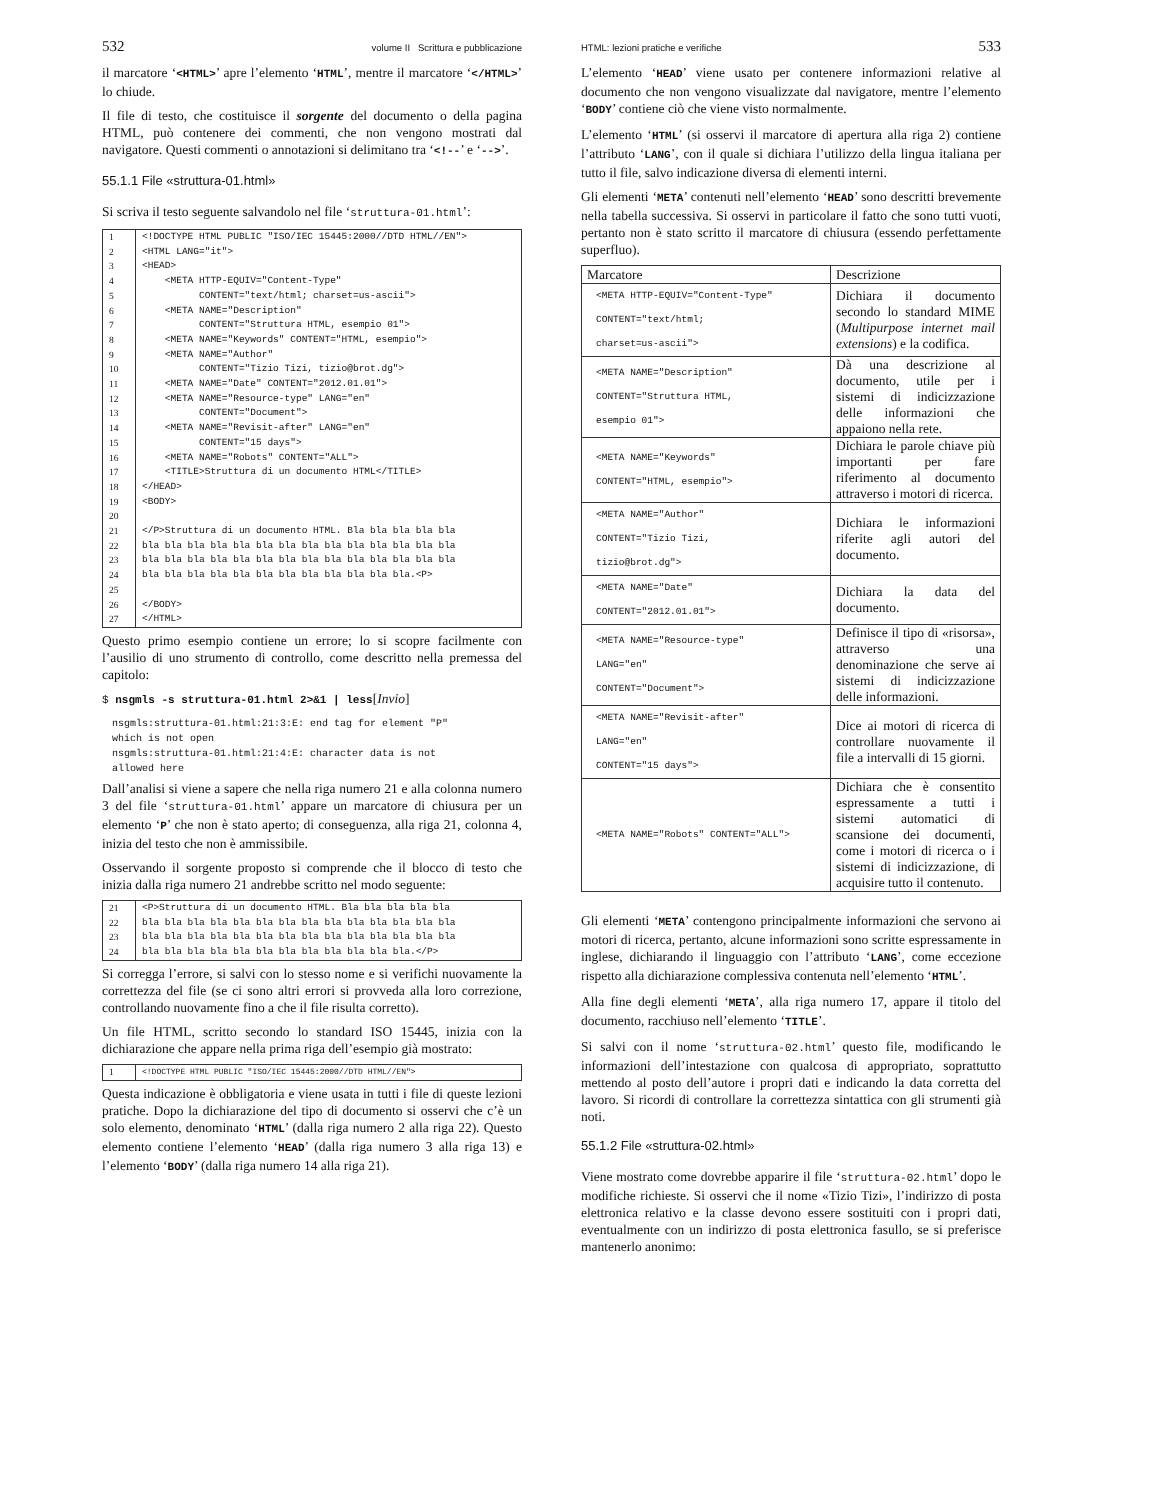532 volume II Scrittura e pubblicazione
il marcatore ‘<HTML>’ apre l’elemento ‘HTML’, mentre il marcatore ‘</HTML>’ lo chiude.
Il file di testo, che costituisce il sorgente del documento o della pagina HTML, può contenere dei commenti, che non vengono mostrati dal navigatore. Questi commenti o annotazioni si delimitano tra ‘<!--’ e ‘-->’.
55.1.1 File «struttura-01.html»
Si scriva il testo seguente salvandolo nel file ‘struttura-01.html’:
| 1 | <!DOCTYPE HTML PUBLIC "ISO/IEC 15445:2000//DTD HTML//EN"> |
| 2 | <HTML LANG="it"> |
| 3 | <HEAD> |
| 4 | <META HTTP-EQUIV="Content-Type" |
| 5 | CONTENT="text/html; charset=us-ascii"> |
| 6 | <META NAME="Description" |
| 7 | CONTENT="Struttura HTML, esempio 01"> |
| 8 | <META NAME="Keywords" CONTENT="HTML, esempio"> |
| 9 | <META NAME="Author" |
| 10 | CONTENT="Tizio Tizi, tizio@brot.dg"> |
| 11 | <META NAME="Date" CONTENT="2012.01.01"> |
| 12 | <META NAME="Resource-type" LANG="en" |
| 13 | CONTENT="Document"> |
| 14 | <META NAME="Revisit-after" LANG="en" |
| 15 | CONTENT="15 days"> |
| 16 | <META NAME="Robots" CONTENT="ALL"> |
| 17 | <TITLE>Struttura di un documento HTML</TITLE> |
| 18 | </HEAD> |
| 19 | <BODY> |
| 20 | |
| 21 | </P>Struttura di un documento HTML. Bla bla bla bla bla |
| 22 | bla bla bla bla bla bla bla bla bla bla bla bla bla bla |
| 23 | bla bla bla bla bla bla bla bla bla bla bla bla bla bla |
| 24 | bla bla bla bla bla bla bla bla bla bla bla bla.<P> |
| 25 | |
| 26 | </BODY> |
| 27 | </HTML> |
Questo primo esempio contiene un errore; lo si scopre facilmente con l’ausilio di uno strumento di controllo, come descritto nella premessa del capitolo:
$ nsgmls -s struttura-01.html 2>&1 | less[Invio]
nsgmls:struttura-01.html:21:3:E: end tag for element "P"
which is not open
nsgmls:struttura-01.html:21:4:E: character data is not
allowed here
Dall’analisi si viene a sapere che nella riga numero 21 e alla colonna numero 3 del file ‘struttura-01.html’ appare un marcatore di chiusura per un elemento ‘P’ che non è stato aperto; di conseguenza, alla riga 21, colonna 4, inizia del testo che non è ammissibile.
Osservando il sorgente proposto si comprende che il blocco di testo che inizia dalla riga numero 21 andrebbe scritto nel modo seguente:
| 21 | <P>Struttura di un documento HTML. Bla bla bla bla bla |
| 22 | bla bla bla bla bla bla bla bla bla bla bla bla bla bla |
| 23 | bla bla bla bla bla bla bla bla bla bla bla bla bla bla |
| 24 | bla bla bla bla bla bla bla bla bla bla bla bla.</P> |
Si corregga l’errore, si salvi con lo stesso nome e si verifichi nuovamente la correttezza del file (se ci sono altri errori si provveda alla loro correzione, controllando nuovamente fino a che il file risulta corretto).
Un file HTML, scritto secondo lo standard ISO 15445, inizia con la dichiarazione che appare nella prima riga dell’esempio già mostrato:
| 1 | <!DOCTYPE HTML PUBLIC "ISO/IEC 15445:2000//DTD HTML//EN"> |
Questa indicazione è obbligatoria e viene usata in tutti i file di queste lezioni pratiche. Dopo la dichiarazione del tipo di documento si osservi che c’è un solo elemento, denominato ‘HTML’ (dalla riga numero 2 alla riga 22). Questo elemento contiene l’elemento ‘HEAD’ (dalla riga numero 3 alla riga 13) e l’elemento ‘BODY’ (dalla riga numero 14 alla riga 21).
HTML: lezioni pratiche e verifiche 533
L’elemento ‘HEAD’ viene usato per contenere informazioni relative al documento che non vengono visualizzate dal navigatore, mentre l’elemento ‘BODY’ contiene ciò che viene visto normalmente.
L’elemento ‘HTML’ (si osservi il marcatore di apertura alla riga 2) contiene l’attributo ‘LANG’, con il quale si dichiara l’utilizzo della lingua italiana per tutto il file, salvo indicazione diversa di elementi interni.
Gli elementi ‘META’ contenuti nell’elemento ‘HEAD’ sono descritti brevemente nella tabella successiva. Si osservi in particolare il fatto che sono tutti vuoti, pertanto non è stato scritto il marcatore di chiusura (essendo perfettamente superfluo).
| Marcatore | Descrizione |
| --- | --- |
| <META HTTP-EQUIV="Content-Type" CONTENT="text/html; charset=us-ascii"> | Dichiara il documento secondo lo standard MIME ( Multipurpose internet mail extensions ) e la codifica. |
| <META NAME="Description" CONTENT="Struttura HTML, esempio 01"> | Dà una descrizione al documento, utile per i sistemi di indicizzazione delle informazioni che appaiono nella rete. |
| <META NAME="Keywords" CONTENT="HTML, esempio"> | Dichiara le parole chiave più importanti per fare riferimento al documento attraverso i motori di ricerca. |
| <META NAME="Author" CONTENT="Tizio Tizi, tizio@brot.dg"> | Dichiara le informazioni riferite agli autori del documento. |
| <META NAME="Date" CONTENT="2012.01.01"> | Dichiara la data del documento. |
| <META NAME="Resource-type" LANG="en" CONTENT="Document"> | Definisce il tipo di «risorsa», attraverso una denominazione che serve ai sistemi di indicizzazione delle informazioni. |
| <META NAME="Revisit-after" LANG="en" CONTENT="15 days"> | Dice ai motori di ricerca di controllare nuovamente il file a intervalli di 15 giorni. |
| <META NAME="Robots" CONTENT="ALL"> | Dichiara che è consentito espressamente a tutti i sistemi automatici di scansione dei documenti, come i motori di ricerca o i sistemi di indicizzazione, di acquisire tutto il contenuto. |
Gli elementi ‘META’ contengono principalmente informazioni che servono ai motori di ricerca, pertanto, alcune informazioni sono scritte espressamente in inglese, dichiarando il linguaggio con l’attributo ‘LANG’, come eccezione rispetto alla dichiarazione complessiva contenuta nell’elemento ‘HTML’.
Alla fine degli elementi ‘META’, alla riga numero 17, appare il titolo del documento, racchiuso nell’elemento ‘TITLE’.
Si salvi con il nome ‘struttura-02.html’ questo file, modificando le informazioni dell’intestazione con qualcosa di appropriato, soprattutto mettendo al posto dell’autore i propri dati e indicando la data corretta del lavoro. Si ricordi di controllare la correttezza sintattica con gli strumenti già noti.
55.1.2 File «struttura-02.html»
Viene mostrato come dovrebbe apparire il file ‘struttura-02.html’ dopo le modifiche richieste. Si osservi che il nome «Tizio Tizi», l’indirizzo di posta elettronica relativo e la classe devono essere sostituiti con i propri dati, eventualmente con un indirizzo di posta elettronica fasullo, se si preferisce mantenerlo anonimo: